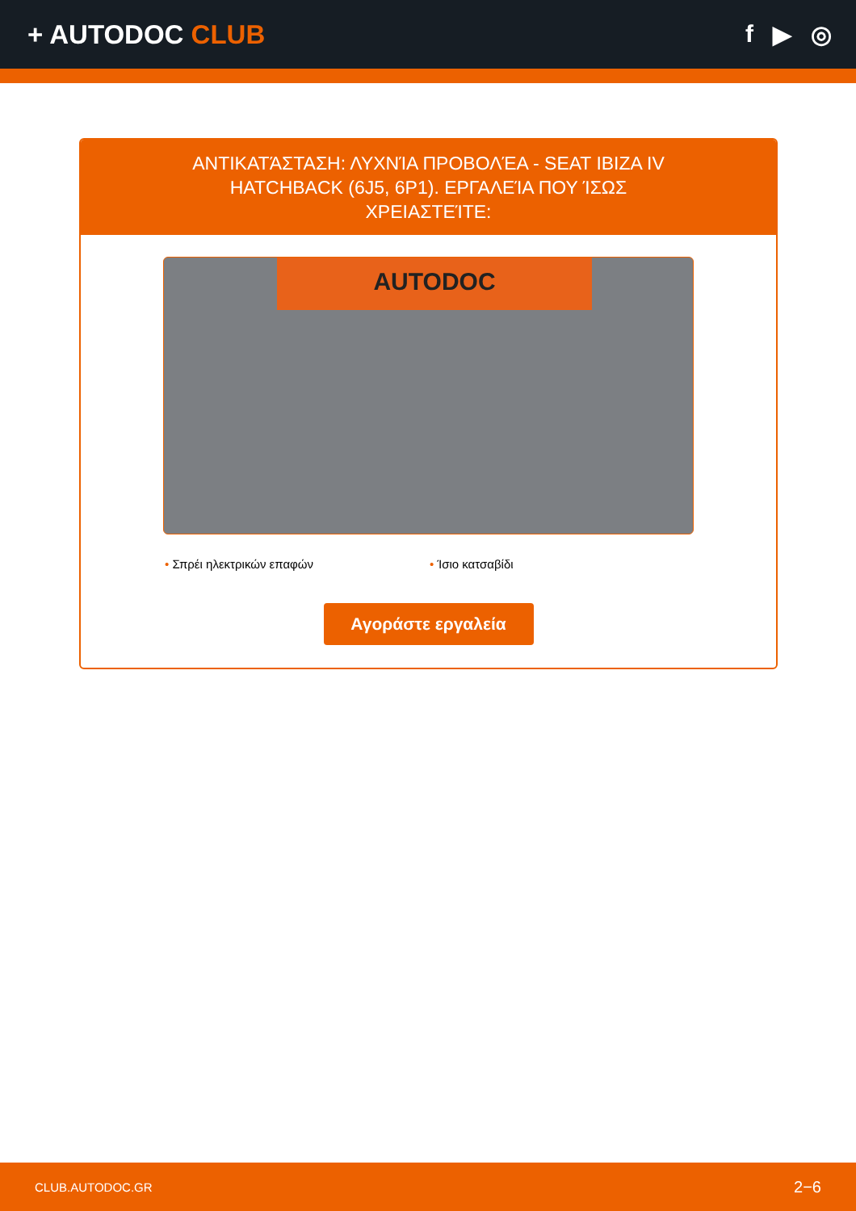+ AUTODOC CLUB f ▶ ◎
ΑΝΤΙΚΑΤΆΣΤΑΣΗ: ΛΥΧΝΊΑ ΠΡΟΒΟΛΈΑ - SEAT IBIZA IV HATCHBACK (6J5, 6P1). ΕΡΓΑΛΕΊΑ ΠΟΥ ΊΣΩΣ ΧΡΕΙΑΣΤΕΊΤΕ:
AUTODOC
• Σπρέι ηλεκτρικών επαφών • Ίσιο κατσαβίδι
Αγοράστε εργαλεία
CLUB.AUTODOC.GR 2−6